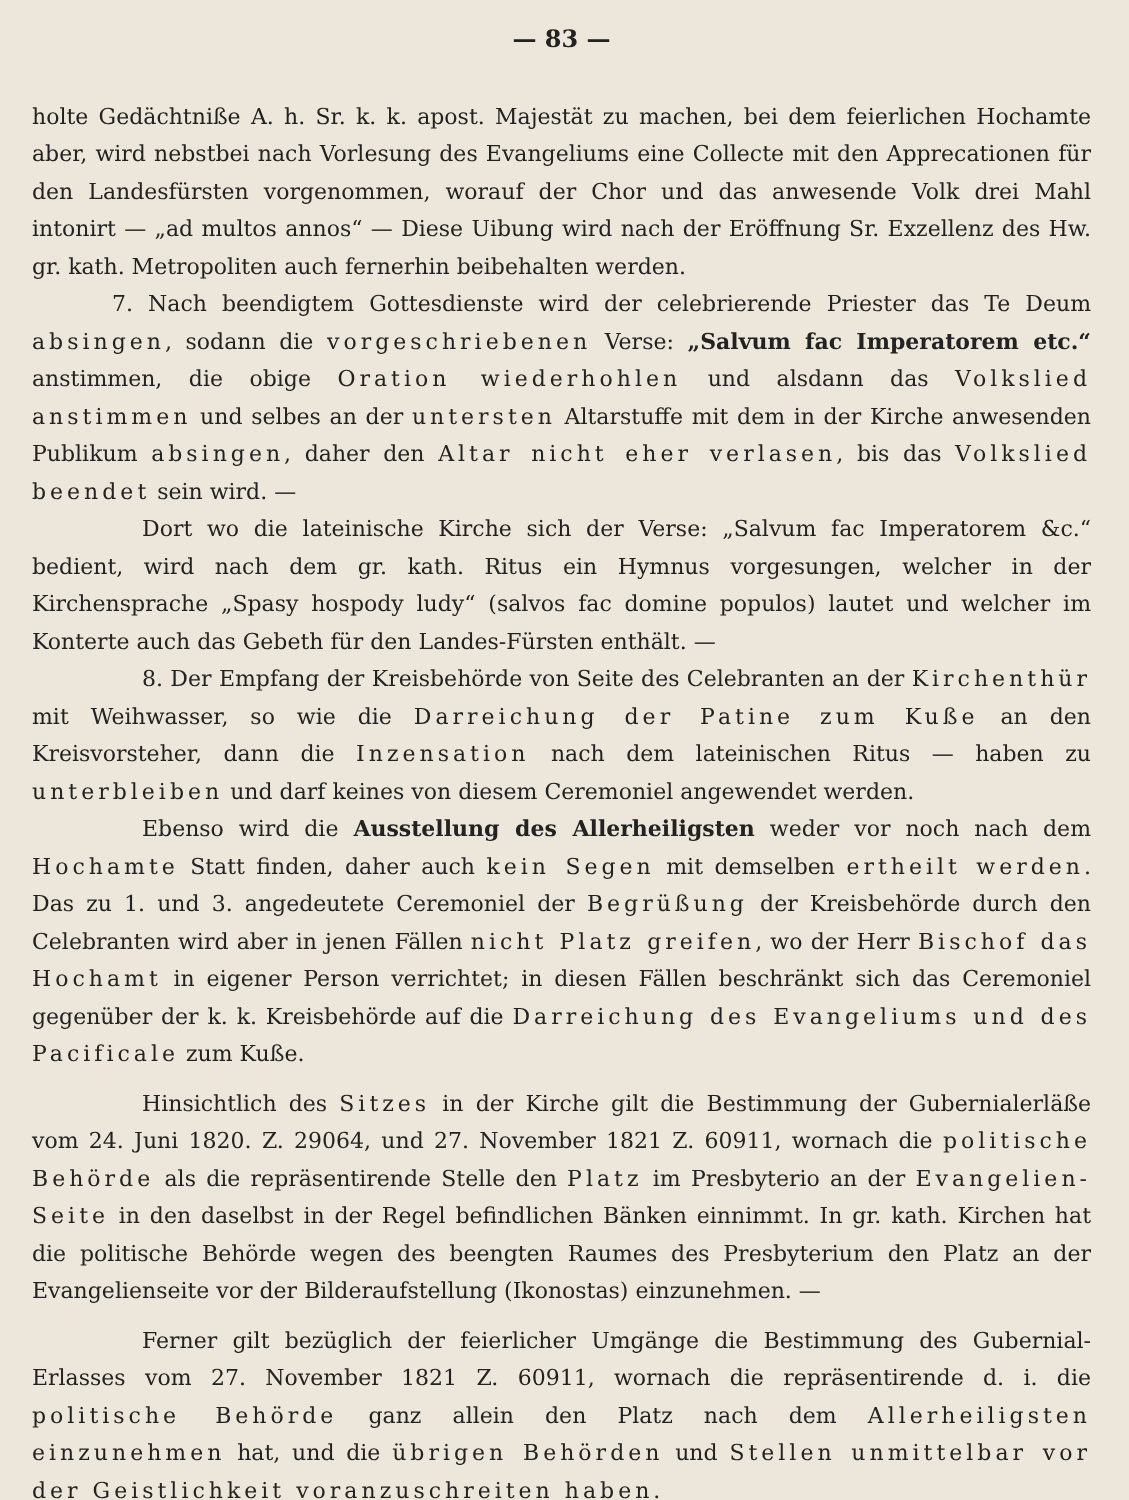— 83 —
holte Gedächtniße A. h. Sr. k. k. apost. Majestät zu machen, bei dem feierlichen Hochamte aber, wird nebstbei nach Vorlesung des Evangeliums eine Collecte mit den Apprecationen für den Landesfürsten vorgenommen, worauf der Chor und das anwesende Volk drei Mahl intonirt — „ad multos annos“ — Diese Uibung wird nach der Eröffnung Sr. Exzellenz des Hw. gr. kath. Metropoliten auch fernerhin beibehalten werden.
7. Nach beendigtem Gottesdienste wird der celebrierende Priester das Te Deum absingen, sodann die vorgeschriebenen Verse: „Salvum fac Imperatorem etc.“ anstimmen, die obige Oration wiederhohlen und alsdann das Volkslied anstimmen und selbes an der untersten Altarstuffe mit dem in der Kirche anwesenden Publikum absingen, daher den Altar nicht eher verlasen, bis das Volkslied beendet sein wird. —
Dort wo die lateinische Kirche sich der Verse: „Salvum fac Imperatorem &c.“ bedient, wird nach dem gr. kath. Ritus ein Hymnus vorgesungen, welcher in der Kirchensprache „Spasy hospody ludy“ (salvos fac domine populos) lautet und welcher im Konterte auch das Gebeth für den Landes-Fürsten enthält. —
8. Der Empfang der Kreisbehörde von Seite des Celebranten an der Kirchenthür mit Weihwasser, so wie die Darreichung der Patine zum Kuße an den Kreisvorsteher, dann die Inzensation nach dem lateinischen Ritus — haben zu unterbleiben und darf keines von diesem Ceremoniel angewendet werden.
Ebenso wird die Ausstellung des Allerheiligsten weder vor noch nach dem Hochamte Statt finden, daher auch kein Segen mit demselben ertheilt werden. Das zu 1. und 3. angedeutete Ceremoniel der Begrüßung der Kreisbehörde durch den Celebranten wird aber in jenen Fällen nicht Platz greifen, wo der Herr Bischof das Hochamt in eigener Person verrichtet; in diesen Fällen beschränkt sich das Ceremoniel gegenüber der k. k. Kreisbehörde auf die Darreichung des Evangeliums und des Pacificale zum Kuße.
Hinsichtlich des Sitzes in der Kirche gilt die Bestimmung der Gubernialerläße vom 24. Juni 1820. Z. 29064, und 27. November 1821 Z. 60911, wornach die politische Behörde als die repräsentirende Stelle den Platz im Presbyterio an der Evangelien-Seite in den daselbst in der Regel befindlichen Bänken einnimmt. In gr. kath. Kirchen hat die politische Behörde wegen des beengten Raumes des Presbyterium den Platz an der Evangelienseite vor der Bilderaufstellung (Ikonostas) einzunehmen. —
Ferner gilt bezüglich der feierlicher Umgänge die Bestimmung des Gubernial-Erlasses vom 27. November 1821 Z. 60911, wornach die repräsentirende d. i. die politische Behörde ganz allein den Platz nach dem Allerheiligsten einzunehmen hat, und die übrigen Behörden und Stellen unmittelbar vor der Geistlichkeit voranzuschreiten haben.